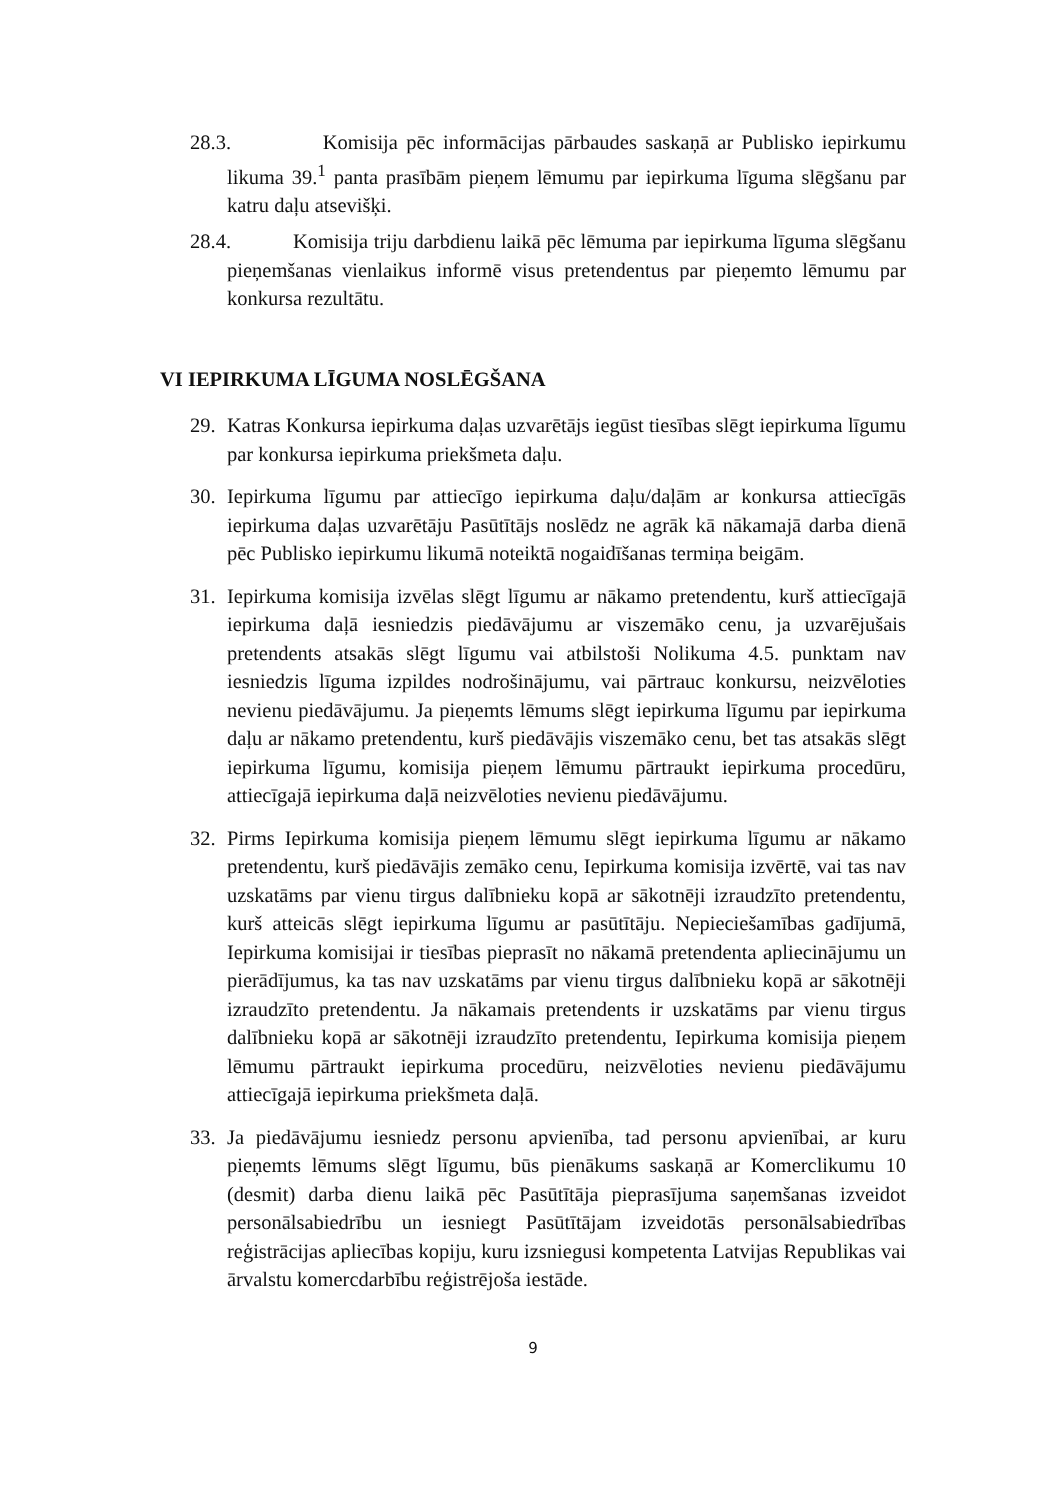28.3. Komisija pēc informācijas pārbaudes saskaņā ar Publisko iepirkumu likuma 39.<sup>1</sup> panta prasībām pieņem lēmumu par iepirkuma līguma slēgšanu par katru daļu atsevišķi.
28.4. Komisija triju darbdienu laikā pēc lēmuma par iepirkuma līguma slēgšanu pieņemšanas vienlaikus informē visus pretendentus par pieņemto lēmumu par konkursa rezultātu.
VI IEPIRKUMA LĪGUMA NOSLĒGŠANA
29. Katras Konkursa iepirkuma daļas uzvarētājs iegūst tiesības slēgt iepirkuma līgumu par konkursa iepirkuma priekšmeta daļu.
30. Iepirkuma līgumu par attiecīgo iepirkuma daļu/daļām ar konkursa attiecīgās iepirkuma daļas uzvarētāju Pasūtītājs noslēdz ne agrāk kā nākamajā darba dienā pēc Publisko iepirkumu likumā noteiktā nogaidīšanas termiņa beigām.
31. Iepirkuma komisija izvēlas slēgt līgumu ar nākamo pretendentu, kurš attiecīgajā iepirkuma daļā iesniedzis piedāvājumu ar viszemāko cenu, ja uzvarējušais pretendents atsakās slēgt līgumu vai atbilstoši Nolikuma 4.5. punktam nav iesniedzis līguma izpildes nodrošinājumu, vai pārtrauc konkursu, neizvēloties nevienu piedāvājumu. Ja pieņemts lēmums slēgt iepirkuma līgumu par iepirkuma daļu ar nākamo pretendentu, kurš piedāvājis viszemāko cenu, bet tas atsakās slēgt iepirkuma līgumu, komisija pieņem lēmumu pārtraukt iepirkuma procedūru, attiecīgajā iepirkuma daļā neizvēloties nevienu piedāvājumu.
32. Pirms Iepirkuma komisija pieņem lēmumu slēgt iepirkuma līgumu ar nākamo pretendentu, kurš piedāvājis zemāko cenu, Iepirkuma komisija izvērtē, vai tas nav uzskatāms par vienu tirgus dalībnieku kopā ar sākotnēji izraudzīto pretendentu, kurš atteicās slēgt iepirkuma līgumu ar pasūtītāju. Nepieciešamības gadījumā, Iepirkuma komisijai ir tiesības pieprasīt no nākamā pretendenta apliecinājumu un pierādījumus, ka tas nav uzskatāms par vienu tirgus dalībnieku kopā ar sākotnēji izraudzīto pretendentu. Ja nākamais pretendents ir uzskatāms par vienu tirgus dalībnieku kopā ar sākotnēji izraudzīto pretendentu, Iepirkuma komisija pieņem lēmumu pārtraukt iepirkuma procedūru, neizvēloties nevienu piedāvājumu attiecīgajā iepirkuma priekšmeta daļā.
33. Ja piedāvājumu iesniedz personu apvienība, tad personu apvienībai, ar kuru pieņemts lēmums slēgt līgumu, būs pienākums saskaņā ar Komerclikumu 10 (desmit) darba dienu laikā pēc Pasūtītāja pieprasījuma saņemšanas izveidot personālsabiedrību un iesniegt Pasūtītājam izveidotās personālsabiedrības reģistrācijas apliecības kopiju, kuru izsniegusi kompetenta Latvijas Republikas vai ārvalstu komercdarbību reģistrējoša iestāde.
9